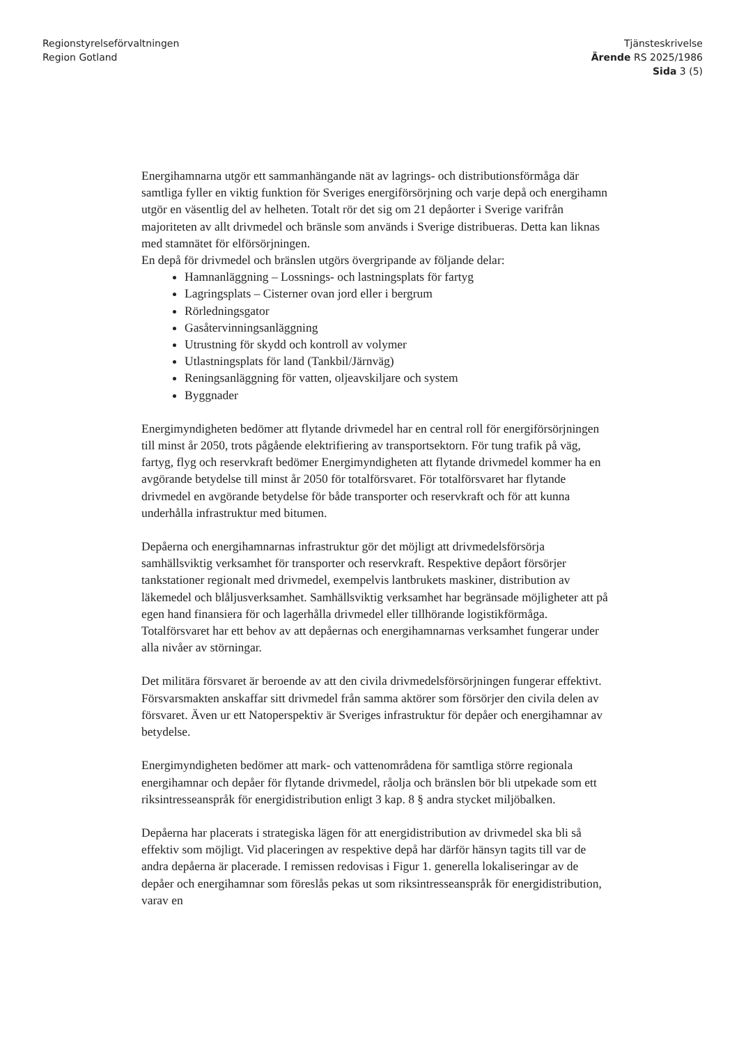Regionstyrelseförvaltningen
Region Gotland
Tjänsteskrivelse
Ärende RS 2025/1986
Sida 3 (5)
Energihamnarna utgör ett sammanhängande nät av lagrings- och distributionsförmåga där samtliga fyller en viktig funktion för Sveriges energiförsörjning och varje depå och energihamn utgör en väsentlig del av helheten. Totalt rör det sig om 21 depåorter i Sverige varifrån majoriteten av allt drivmedel och bränsle som används i Sverige distribueras. Detta kan liknas med stamnätet för elförsörjningen.
En depå för drivmedel och bränslen utgörs övergripande av följande delar:
Hamnanläggning – Lossnings- och lastningsplats för fartyg
Lagringsplats – Cisterner ovan jord eller i bergrum
Rörledningsgator
Gasåtervinningsanläggning
Utrustning för skydd och kontroll av volymer
Utlastningsplats för land (Tankbil/Järnväg)
Reningsanläggning för vatten, oljeavskiljare och system
Byggnader
Energimyndigheten bedömer att flytande drivmedel har en central roll för energiförsörjningen till minst år 2050, trots pågående elektrifiering av transportsektorn. För tung trafik på väg, fartyg, flyg och reservkraft bedömer Energimyndigheten att flytande drivmedel kommer ha en avgörande betydelse till minst år 2050 för totalförsvaret. För totalförsvaret har flytande drivmedel en avgörande betydelse för både transporter och reservkraft och för att kunna underhålla infrastruktur med bitumen.
Depåerna och energihamnarnas infrastruktur gör det möjligt att drivmedelsförsörja samhällsviktig verksamhet för transporter och reservkraft. Respektive depåort försörjer tankstationer regionalt med drivmedel, exempelvis lantbrukets maskiner, distribution av läkemedel och blåljusverksamhet. Samhällsviktig verksamhet har begränsade möjligheter att på egen hand finansiera för och lagerhålla drivmedel eller tillhörande logistikförmåga. Totalförsvaret har ett behov av att depåernas och energihamnarnas verksamhet fungerar under alla nivåer av störningar.
Det militära försvaret är beroende av att den civila drivmedelsförsörjningen fungerar effektivt. Försvarsmakten anskaffar sitt drivmedel från samma aktörer som försörjer den civila delen av försvaret. Även ur ett Natoperspektiv är Sveriges infrastruktur för depåer och energihamnar av betydelse.
Energimyndigheten bedömer att mark- och vattenområdena för samtliga större regionala energihamnar och depåer för flytande drivmedel, råolja och bränslen bör bli utpekade som ett riksintresseanspråk för energidistribution enligt 3 kap. 8 § andra stycket miljöbalken.
Depåerna har placerats i strategiska lägen för att energidistribution av drivmedel ska bli så effektiv som möjligt. Vid placeringen av respektive depå har därför hänsyn tagits till var de andra depåerna är placerade. I remissen redovisas i Figur 1. generella lokaliseringar av de depåer och energihamnar som föreslås pekas ut som riksintresseanspråk för energidistribution, varav en